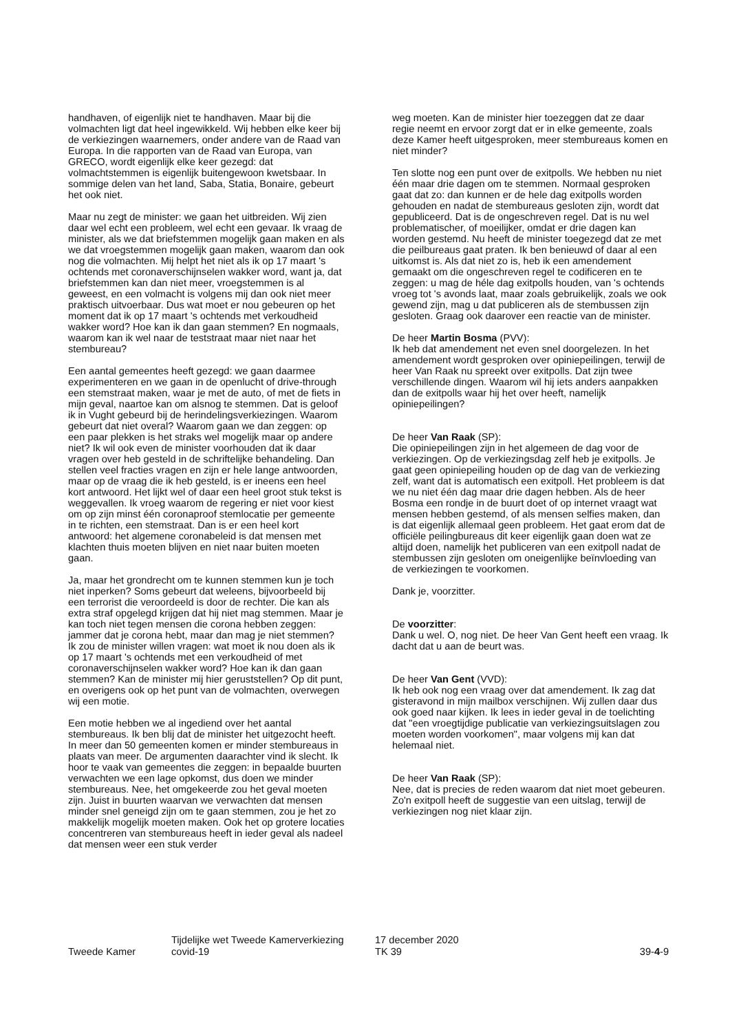handhaven, of eigenlijk niet te handhaven. Maar bij die volmachten ligt dat heel ingewikkeld. Wij hebben elke keer bij de verkiezingen waarnemers, onder andere van de Raad van Europa. In die rapporten van de Raad van Europa, van GRECO, wordt eigenlijk elke keer gezegd: dat volmachtstemmen is eigenlijk buitengewoon kwetsbaar. In sommige delen van het land, Saba, Statia, Bonaire, gebeurt het ook niet.
Maar nu zegt de minister: we gaan het uitbreiden. Wij zien daar wel echt een probleem, wel echt een gevaar. Ik vraag de minister, als we dat briefstemmen mogelijk gaan maken en als we dat vroegstemmen mogelijk gaan maken, waarom dan ook nog die volmachten. Mij helpt het niet als ik op 17 maart 's ochtends met coronaverschijnselen wakker word, want ja, dat briefstemmen kan dan niet meer, vroegstemmen is al geweest, en een volmacht is volgens mij dan ook niet meer praktisch uitvoerbaar. Dus wat moet er nou gebeuren op het moment dat ik op 17 maart 's ochtends met verkoudheid wakker word? Hoe kan ik dan gaan stemmen? En nogmaals, waarom kan ik wel naar de teststraat maar niet naar het stembureau?
Een aantal gemeentes heeft gezegd: we gaan daarmee experimenteren en we gaan in de openlucht of drive-through een stemstraat maken, waar je met de auto, of met de fiets in mijn geval, naartoe kan om alsnog te stemmen. Dat is geloof ik in Vught gebeurd bij de herindelingsverkiezingen. Waarom gebeurt dat niet overal? Waarom gaan we dan zeggen: op een paar plekken is het straks wel mogelijk maar op andere niet? Ik wil ook even de minister voorhouden dat ik daar vragen over heb gesteld in de schriftelijke behandeling. Dan stellen veel fracties vragen en zijn er hele lange antwoorden, maar op de vraag die ik heb gesteld, is er ineens een heel kort antwoord. Het lijkt wel of daar een heel groot stuk tekst is weggevallen. Ik vroeg waarom de regering er niet voor kiest om op zijn minst één coronaproof stemlocatie per gemeente in te richten, een stemstraat. Dan is er een heel kort antwoord: het algemene coronabeleid is dat mensen met klachten thuis moeten blijven en niet naar buiten moeten gaan.
Ja, maar het grondrecht om te kunnen stemmen kun je toch niet inperken? Soms gebeurt dat weleens, bijvoorbeeld bij een terrorist die veroordeeld is door de rechter. Die kan als extra straf opgelegd krijgen dat hij niet mag stemmen. Maar je kan toch niet tegen mensen die corona hebben zeggen: jammer dat je corona hebt, maar dan mag je niet stemmen? Ik zou de minister willen vragen: wat moet ik nou doen als ik op 17 maart 's ochtends met een verkoudheid of met coronaverschijnselen wakker word? Hoe kan ik dan gaan stemmen? Kan de minister mij hier geruststellen? Op dit punt, en overigens ook op het punt van de volmachten, overwegen wij een motie.
Een motie hebben we al ingediend over het aantal stembureaus. Ik ben blij dat de minister het uitgezocht heeft. In meer dan 50 gemeenten komen er minder stembureaus in plaats van meer. De argumenten daarachter vind ik slecht. Ik hoor te vaak van gemeentes die zeggen: in bepaalde buurten verwachten we een lage opkomst, dus doen we minder stembureaus. Nee, het omgekeerde zou het geval moeten zijn. Juist in buurten waarvan we verwachten dat mensen minder snel geneigd zijn om te gaan stemmen, zou je het zo makkelijk mogelijk moeten maken. Ook het op grotere locaties concentreren van stembureaus heeft in ieder geval als nadeel dat mensen weer een stuk verder
weg moeten. Kan de minister hier toezeggen dat ze daar regie neemt en ervoor zorgt dat er in elke gemeente, zoals deze Kamer heeft uitgesproken, meer stembureaus komen en niet minder?
Ten slotte nog een punt over de exitpolls. We hebben nu niet één maar drie dagen om te stemmen. Normaal gesproken gaat dat zo: dan kunnen er de hele dag exitpolls worden gehouden en nadat de stembureaus gesloten zijn, wordt dat gepubliceerd. Dat is de ongeschreven regel. Dat is nu wel problematischer, of moeilijker, omdat er drie dagen kan worden gestemd. Nu heeft de minister toegezegd dat ze met die peilbureaus gaat praten. Ik ben benieuwd of daar al een uitkomst is. Als dat niet zo is, heb ik een amendement gemaakt om die ongeschreven regel te codificeren en te zeggen: u mag de héle dag exitpolls houden, van 's ochtends vroeg tot 's avonds laat, maar zoals gebruikelijk, zoals we ook gewend zijn, mag u dat publiceren als de stembussen zijn gesloten. Graag ook daarover een reactie van de minister.
De heer Martin Bosma (PVV):
Ik heb dat amendement net even snel doorgelezen. In het amendement wordt gesproken over opiniepeilingen, terwijl de heer Van Raak nu spreekt over exitpolls. Dat zijn twee verschillende dingen. Waarom wil hij iets anders aanpakken dan de exitpolls waar hij het over heeft, namelijk opiniepeilingen?
De heer Van Raak (SP):
Die opiniepeilingen zijn in het algemeen de dag voor de verkiezingen. Op de verkiezingsdag zelf heb je exitpolls. Je gaat geen opiniepeiling houden op de dag van de verkiezing zelf, want dat is automatisch een exitpoll. Het probleem is dat we nu niet één dag maar drie dagen hebben. Als de heer Bosma een rondje in de buurt doet of op internet vraagt wat mensen hebben gestemd, of als mensen selfies maken, dan is dat eigenlijk allemaal geen probleem. Het gaat erom dat de officiële peilingbureaus dit keer eigenlijk gaan doen wat ze altijd doen, namelijk het publiceren van een exitpoll nadat de stembussen zijn gesloten om oneigenlijke beïnvloeding van de verkiezingen te voorkomen.
Dank je, voorzitter.
De voorzitter:
Dank u wel. O, nog niet. De heer Van Gent heeft een vraag. Ik dacht dat u aan de beurt was.
De heer Van Gent (VVD):
Ik heb ook nog een vraag over dat amendement. Ik zag dat gisteravond in mijn mailbox verschijnen. Wij zullen daar dus ook goed naar kijken. Ik lees in ieder geval in de toelichting dat "een vroegtijdige publicatie van verkiezingsuitslagen zou moeten worden voorkomen", maar volgens mij kan dat helemaal niet.
De heer Van Raak (SP):
Nee, dat is precies de reden waarom dat niet moet gebeuren. Zo'n exitpoll heeft de suggestie van een uitslag, terwijl de verkiezingen nog niet klaar zijn.
Tweede Kamer
Tijdelijke wet Tweede Kamerverkiezing
covid-19
17 december 2020
TK 39
39-4-9